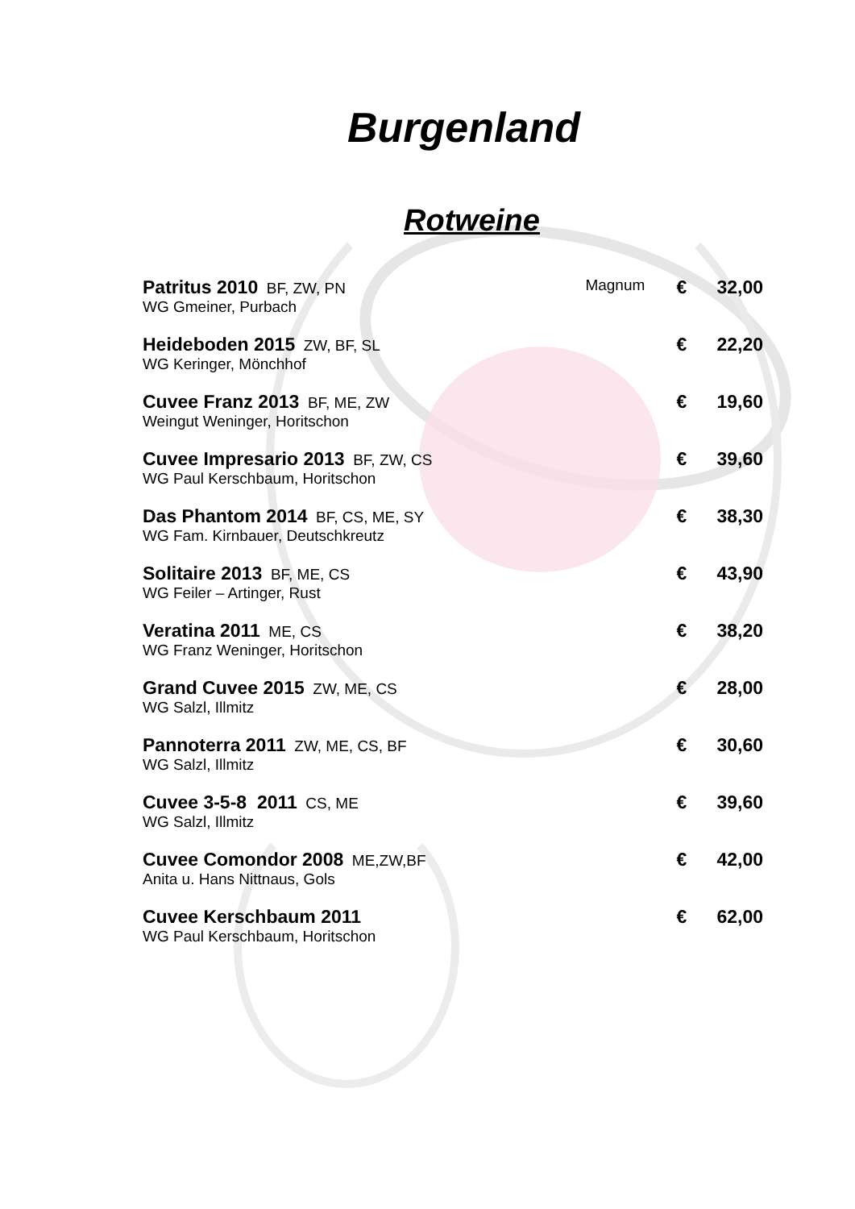Burgenland
Rotweine
| Patritus 2010 BF, ZW, PN | Magnum | € | 32,00 |
| WG Gmeiner, Purbach | | | |
| Heideboden 2015 ZW, BF, SL | | € | 22,20 |
| WG Keringer, Mönchhof | | | |
| Cuvee Franz 2013 BF, ME, ZW | | € | 19,60 |
| Weingut Weninger, Horitschon | | | |
| Cuvee Impresario 2013 BF, ZW, CS | | € | 39,60 |
| WG Paul Kerschbaum, Horitschon | | | |
| Das Phantom 2014 BF, CS, ME, SY | | € | 38,30 |
| WG Fam. Kirnbauer, Deutschkreutz | | | |
| Solitaire 2013 BF, ME, CS | | € | 43,90 |
| WG Feiler – Artinger, Rust | | | |
| Veratina 2011 ME, CS | | € | 38,20 |
| WG Franz Weninger, Horitschon | | | |
| Grand Cuvee 2015 ZW, ME, CS | | € | 28,00 |
| WG Salzl, Illmitz | | | |
| Pannoterra 2011 ZW, ME, CS, BF | | € | 30,60 |
| WG Salzl, Illmitz | | | |
| Cuvee 3-5-8 2011 CS, ME | | € | 39,60 |
| WG Salzl, Illmitz | | | |
| Cuvee Comondor 2008 ME,ZW,BF | | € | 42,00 |
| Anita u. Hans Nittnaus, Gols | | | |
| Cuvee Kerschbaum 2011 | | € | 62,00 |
| WG Paul Kerschbaum, Horitschon | | | |